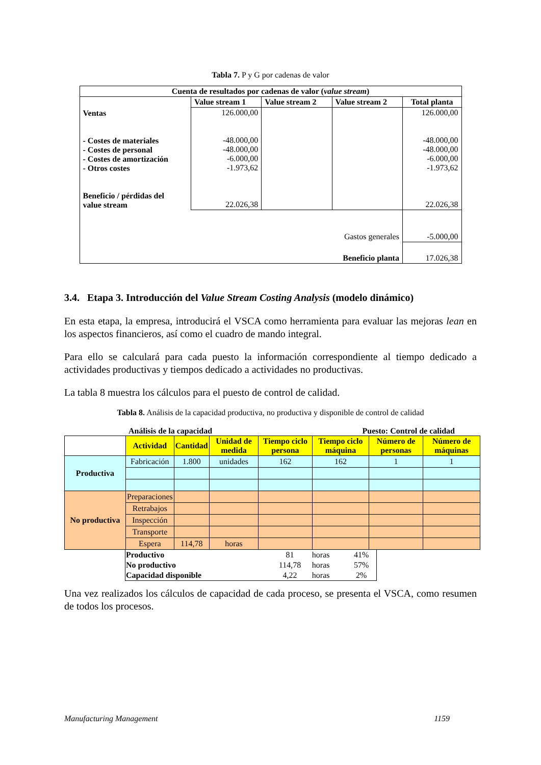Tabla 7. P y G por cadenas de valor
| Cuenta de resultados por cadenas de valor ( value stream ) | | | | |
| | Value stream 1 | Value stream 2 | Value stream 2 | Total planta |
| Ventas - Costes de materiales - Costes de personal - Costes de amortización - Otros costes Beneficio / pérdidas del value stream | 126.000,00 -48.000,00 -48.000,00 -6.000,00 -1.973,62 22.026,38 | | | 126.000,00 -48.000,00 -48.000,00 -6.000,00 -1.973,62 22.026,38 |
| Gastos generales | | | | -5.000,00 |
| Beneficio planta | | | | 17.026,38 |
3.4. Etapa 3. Introducción del Value Stream Costing Analysis (modelo dinámico)
En esta etapa, la empresa, introducirá el VSCA como herramienta para evaluar las mejoras lean en los aspectos financieros, así como el cuadro de mando integral.
Para ello se calculará para cada puesto la información correspondiente al tiempo dedicado a actividades productivas y tiempos dedicado a actividades no productivas.
La tabla 8 muestra los cálculos para el puesto de control de calidad.
Tabla 8. Análisis de la capacidad productiva, no productiva y disponible de control de calidad
Análisis de la capacidad Puesto: Control de calidad
| | Actividad | Cantidad | Unidad de medida | Tiempo ciclo persona | Tiempo ciclo máquina | Número de personas | Número de máquinas |
| Productiva | Fabricación | 1.800 | unidades | 162 | 162 | 1 | 1 |
| No productiva | Preparaciones | | | | | | |
| | Retrabajos | | | | | | |
| | Inspección | | | | | | |
| | Transporte | | | | | | |
| | Espera | 114,78 | horas | | | | |
| Productivo | 81 | horas | 41% |
| No productivo | 114,78 | horas | 57% |
| Capacidad disponible | 4,22 | horas | 2% |
Una vez realizados los cálculos de capacidad de cada proceso, se presenta el VSCA, como resumen de todos los procesos.
Manufacturing Management 1159